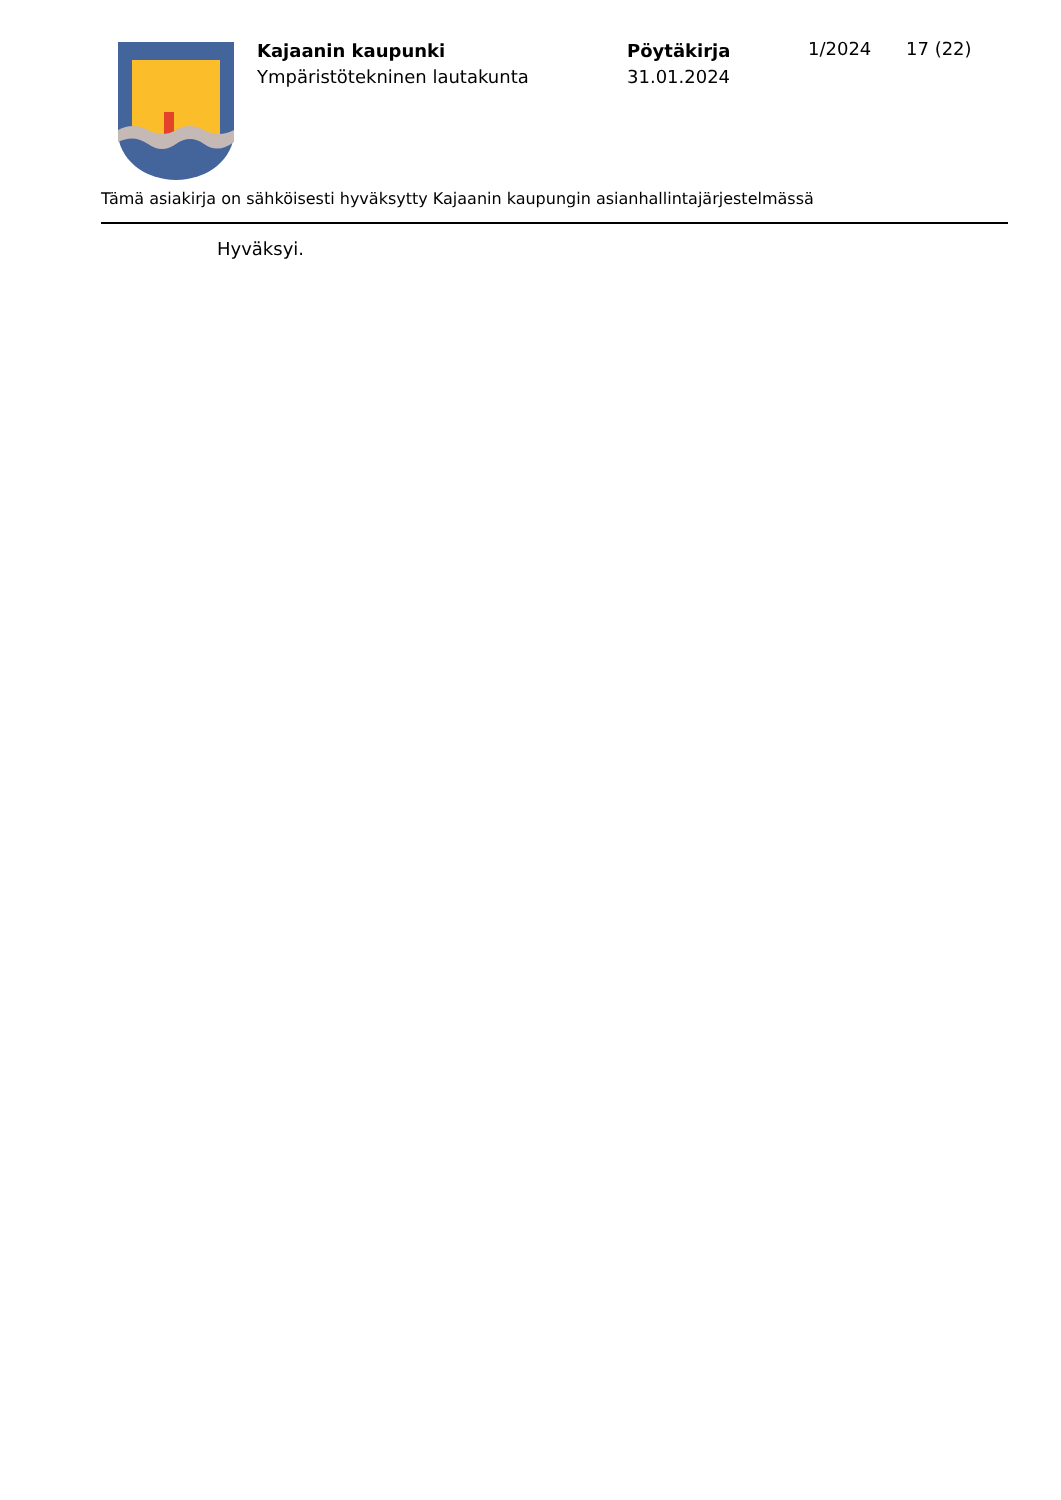Kajaanin kaupunki
Ympäristötekninen lautakunta
Pöytäkirja
31.01.2024
1/2024 17 (22)
Tämä asiakirja on sähköisesti hyväksytty Kajaanin kaupungin asianhallintajärjestelmässä
Hyväksyi.